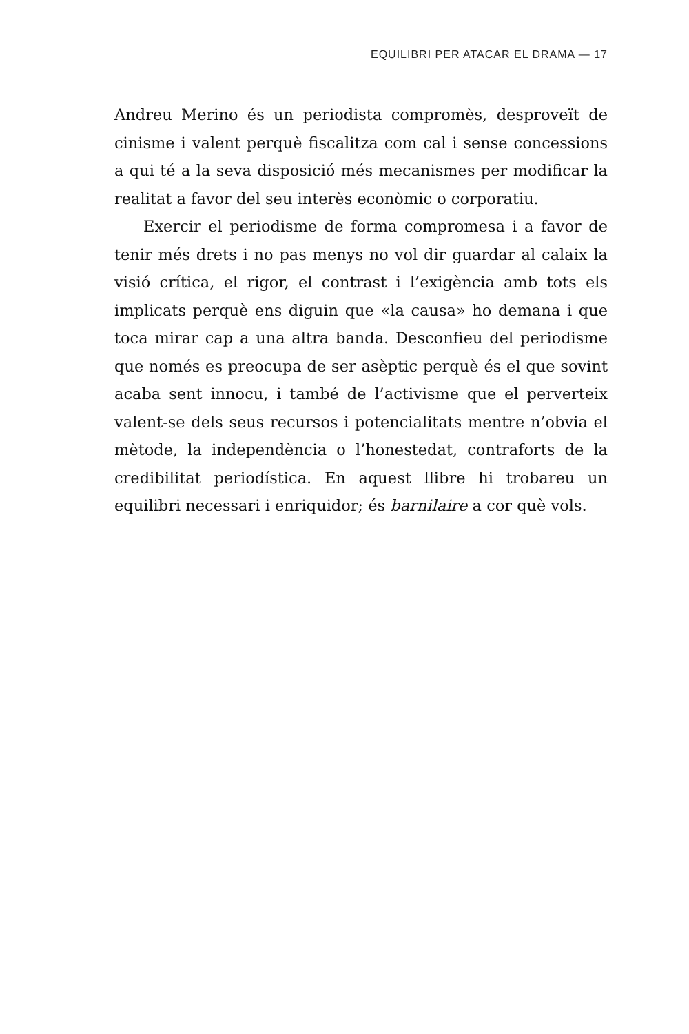EQUILIBRI PER ATACAR EL DRAMA — 17
Andreu Merino és un periodista compromès, desproveït de cinisme i valent perquè fiscalitza com cal i sense concessions a qui té a la seva disposició més mecanismes per modificar la realitat a favor del seu interès econòmic o corporatiu.
Exercir el periodisme de forma compromesa i a favor de tenir més drets i no pas menys no vol dir guardar al calaix la visió crítica, el rigor, el contrast i l’exigència amb tots els implicats perquè ens diguin que «la causa» ho demana i que toca mirar cap a una altra banda. Desconfieu del periodisme que només es preocupa de ser asèptic perquè és el que sovint acaba sent innocu, i també de l’activisme que el perverteix valent-se dels seus recursos i potencialitats mentre n’obvia el mètode, la independència o l’honestedat, contraforts de la credibilitat periodística. En aquest llibre hi trobareu un equilibri necessari i enriquidor; és barnilaire a cor què vols.